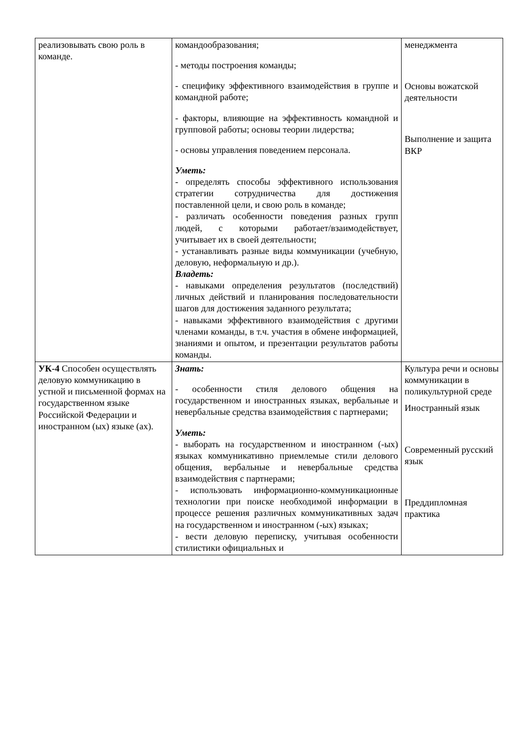| реализовывать свою роль в команде. | командообразования; - методы построения команды; - специфику эффективного взаимодействия в группе и командной работе; - факторы, влияющие на эффективность командной и групповой работы; основы теории лидерства; - основы управления поведением персонала. Уметь: - определять способы эффективного использования стратегии сотрудничества для достижения поставленной цели, и свою роль в команде; - различать особенности поведения разных групп людей, с которыми работает/взаимодействует, учитывает их в своей деятельности; - устанавливать разные виды коммуникации (учебную, деловую, неформальную и др.). Владеть: - навыками определения результатов (последствий) личных действий и планирования последовательности шагов для достижения заданного результата; - навыками эффективного взаимодействия с другими членами команды, в т.ч. участия в обмене информацией, знаниями и опытом, и презентации результатов работы команды. | менеджмента Основы вожатской деятельности Выполнение и защита ВКР |
| УК-4 Способен осуществлять деловую коммуникацию в устной и письменной формах на государственном языке Российской Федерации и иностранном (ых) языке (ах). | Знать: - особенности стиля делового общения на государственном и иностранных языках, вербальные и невербальные средства взаимодействия с партнерами; Уметь: - выборать на государственном и иностранном (-ых) языках коммуникативно приемлемые стили делового общения, вербальные и невербальные средства взаимодействия с партнерами; - использовать информационно-коммуникационные технологии при поиске необходимой информации в процессе решения различных коммуникативных задач на государственном и иностранном (-ых) языках; - вести деловую переписку, учитывая особенности стилистики официальных и | Культура речи и основы коммуникации в поликультурной среде Иностранный язык Современный русский язык Преддипломная практика |